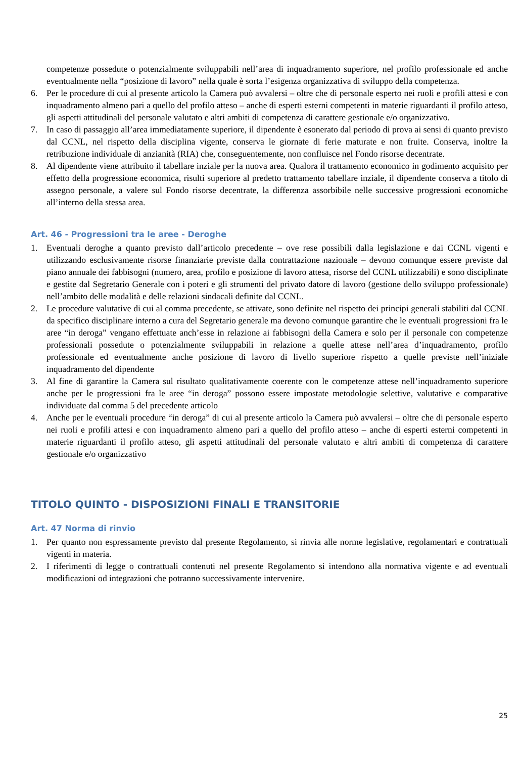competenze possedute o potenzialmente sviluppabili nell’area di inquadramento superiore, nel profilo professionale ed anche eventualmente nella “posizione di lavoro” nella quale è sorta l’esigenza organizzativa di sviluppo della competenza.
6. Per le procedure di cui al presente articolo la Camera può avvalersi – oltre che di personale esperto nei ruoli e profili attesi e con inquadramento almeno pari a quello del profilo atteso – anche di esperti esterni competenti in materie riguardanti il profilo atteso, gli aspetti attitudinali del personale valutato e altri ambiti di competenza di carattere gestionale e/o organizzativo.
7. In caso di passaggio all’area immediatamente superiore, il dipendente è esonerato dal periodo di prova ai sensi di quanto previsto dal CCNL, nel rispetto della disciplina vigente, conserva le giornate di ferie maturate e non fruite. Conserva, inoltre la retribuzione individuale di anzianità (RIA) che, conseguentemente, non confluisce nel Fondo risorse decentrate.
8. Al dipendente viene attribuito il tabellare inziale per la nuova area. Qualora il trattamento economico in godimento acquisito per effetto della progressione economica, risulti superiore al predetto trattamento tabellare inziale, il dipendente conserva a titolo di assegno personale, a valere sul Fondo risorse decentrate, la differenza assorbibile nelle successive progressioni economiche all’interno della stessa area.
Art. 46 - Progressioni tra le aree - Deroghe
1. Eventuali deroghe a quanto previsto dall’articolo precedente – ove rese possibili dalla legislazione e dai CCNL vigenti e utilizzando esclusivamente risorse finanziarie previste dalla contrattazione nazionale – devono comunque essere previste dal piano annuale dei fabbisogni (numero, area, profilo e posizione di lavoro attesa, risorse del CCNL utilizzabili) e sono disciplinate e gestite dal Segretario Generale con i poteri e gli strumenti del privato datore di lavoro (gestione dello sviluppo professionale) nell’ambito delle modalità e delle relazioni sindacali definite dal CCNL.
2. Le procedure valutative di cui al comma precedente, se attivate, sono definite nel rispetto dei principi generali stabiliti dal CCNL da specifico disciplinare interno a cura del Segretario generale ma devono comunque garantire che le eventuali progressioni fra le aree “in deroga” vengano effettuate anch’esse in relazione ai fabbisogni della Camera e solo per il personale con competenze professionali possedute o potenzialmente sviluppabili in relazione a quelle attese nell’area d’inquadramento, profilo professionale ed eventualmente anche posizione di lavoro di livello superiore rispetto a quelle previste nell’iniziale inquadramento del dipendente
3. Al fine di garantire la Camera sul risultato qualitativamente coerente con le competenze attese nell’inquadramento superiore anche per le progressioni fra le aree “in deroga” possono essere impostate metodologie selettive, valutative e comparative individuate dal comma 5 del precedente articolo
4. Anche per le eventuali procedure “in deroga” di cui al presente articolo la Camera può avvalersi – oltre che di personale esperto nei ruoli e profili attesi e con inquadramento almeno pari a quello del profilo atteso – anche di esperti esterni competenti in materie riguardanti il profilo atteso, gli aspetti attitudinali del personale valutato e altri ambiti di competenza di carattere gestionale e/o organizzativo
TITOLO QUINTO - DISPOSIZIONI FINALI E TRANSITORIE
Art. 47 Norma di rinvio
1. Per quanto non espressamente previsto dal presente Regolamento, si rinvia alle norme legislative, regolamentari e contrattuali vigenti in materia.
2. I riferimenti di legge o contrattuali contenuti nel presente Regolamento si intendono alla normativa vigente e ad eventuali modificazioni od integrazioni che potranno successivamente intervenire.
25